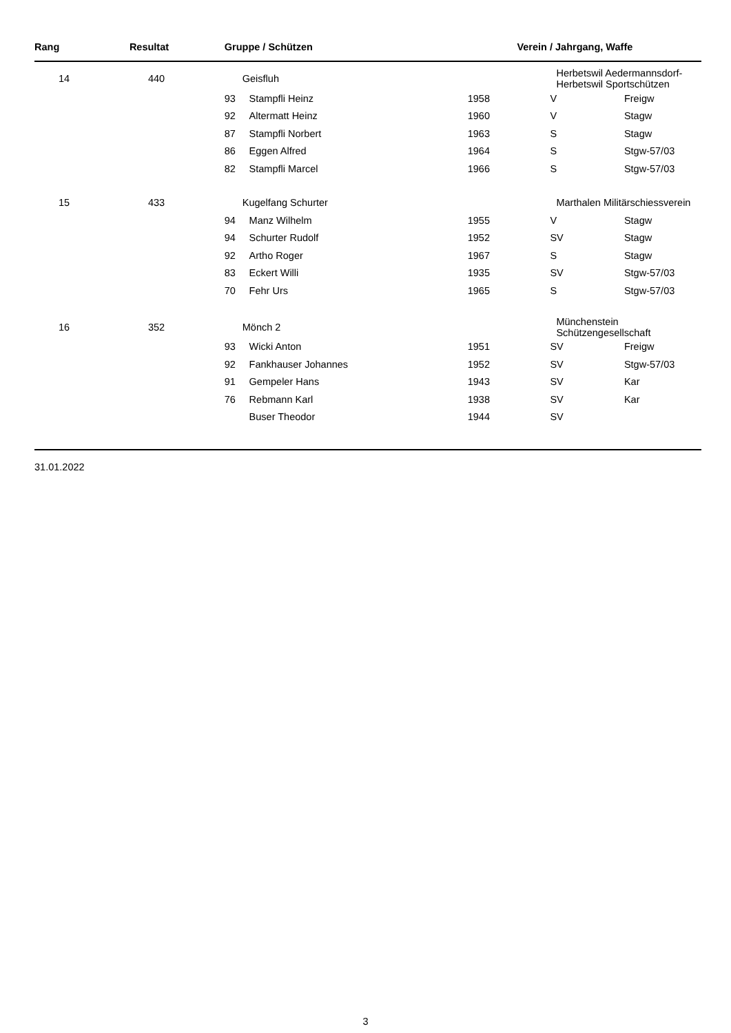| Rang | Resultat | Gruppe / Schützen | | | Verein / Jahrgang, Waffe | |
| --- | --- | --- | --- | --- | --- | --- |
| 14 | 440 | Geisfluh | | | Herbetswil Aedermannsdorf-Herbetswil Sportschützen | |
| | | 93 | Stampfli Heinz | 1958 | V | Freigw |
| | | 92 | Altermatt Heinz | 1960 | V | Stagw |
| | | 87 | Stampfli Norbert | 1963 | S | Stagw |
| | | 86 | Eggen Alfred | 1964 | S | Stgw-57/03 |
| | | 82 | Stampfli Marcel | 1966 | S | Stgw-57/03 |
| 15 | 433 | Kugelfang Schurter | | | Marthalen Militärschiessverein | |
| | | 94 | Manz Wilhelm | 1955 | V | Stagw |
| | | 94 | Schurter Rudolf | 1952 | SV | Stagw |
| | | 92 | Artho Roger | 1967 | S | Stagw |
| | | 83 | Eckert Willi | 1935 | SV | Stgw-57/03 |
| | | 70 | Fehr Urs | 1965 | S | Stgw-57/03 |
| 16 | 352 | Mönch 2 | | | Münchenstein Schützengesellschaft | |
| | | 93 | Wicki Anton | 1951 | SV | Freigw |
| | | 92 | Fankhauser Johannes | 1952 | SV | Stgw-57/03 |
| | | 91 | Gempeler Hans | 1943 | SV | Kar |
| | | 76 | Rebmann Karl | 1938 | SV | Kar |
| | | | Buser Theodor | 1944 | SV | |
31.01.2022
3